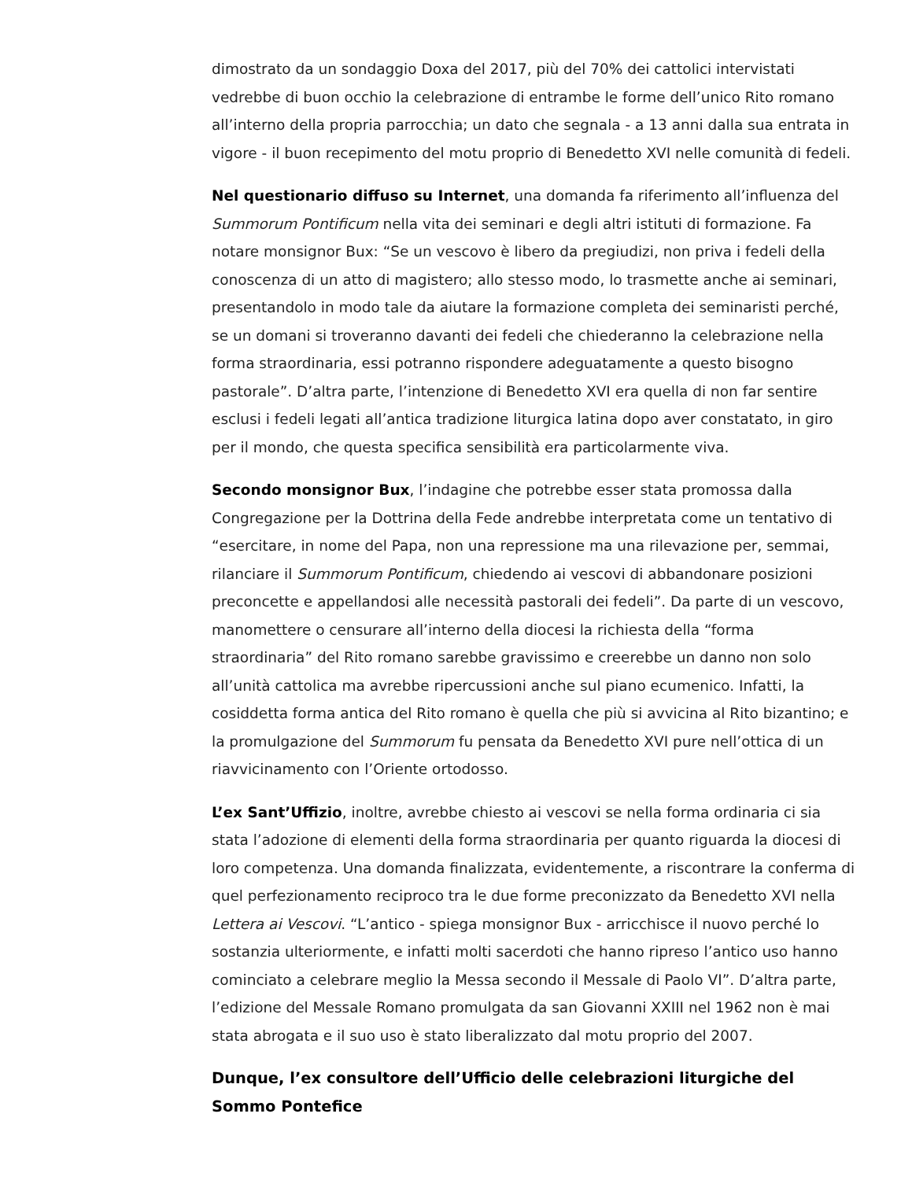dimostrato da un sondaggio Doxa del 2017, più del 70% dei cattolici intervistati vedrebbe di buon occhio la celebrazione di entrambe le forme dell’unico Rito romano all’interno della propria parrocchia; un dato che segnala - a 13 anni dalla sua entrata in vigore - il buon recepimento del motu proprio di Benedetto XVI nelle comunità di fedeli.
Nel questionario diffuso su Internet, una domanda fa riferimento all’influenza del Summorum Pontificum nella vita dei seminari e degli altri istituti di formazione. Fa notare monsignor Bux: “Se un vescovo è libero da pregiudizi, non priva i fedeli della conoscenza di un atto di magistero; allo stesso modo, lo trasmette anche ai seminari, presentandolo in modo tale da aiutare la formazione completa dei seminaristi perché, se un domani si troveranno davanti dei fedeli che chiederanno la celebrazione nella forma straordinaria, essi potranno rispondere adeguatamente a questo bisogno pastorale”. D’altra parte, l’intenzione di Benedetto XVI era quella di non far sentire esclusi i fedeli legati all’antica tradizione liturgica latina dopo aver constatato, in giro per il mondo, che questa specifica sensibilità era particolarmente viva.
Secondo monsignor Bux, l’indagine che potrebbe esser stata promossa dalla Congregazione per la Dottrina della Fede andrebbe interpretata come un tentativo di “esercitare, in nome del Papa, non una repressione ma una rilevazione per, semmai, rilanciare il Summorum Pontificum, chiedendo ai vescovi di abbandonare posizioni preconcette e appellandosi alle necessità pastorali dei fedeli”. Da parte di un vescovo, manomettere o censurare all’interno della diocesi la richiesta della “forma straordinaria” del Rito romano sarebbe gravissimo e creerebbe un danno non solo all’unità cattolica ma avrebbe ripercussioni anche sul piano ecumenico. Infatti, la cosiddetta forma antica del Rito romano è quella che più si avvicina al Rito bizantino; e la promulgazione del Summorum fu pensata da Benedetto XVI pure nell’ottica di un riavvicinamento con l’Oriente ortodosso.
L’ex Sant’Uffizio, inoltre, avrebbe chiesto ai vescovi se nella forma ordinaria ci sia stata l’adozione di elementi della forma straordinaria per quanto riguarda la diocesi di loro competenza. Una domanda finalizzata, evidentemente, a riscontrare la conferma di quel perfezionamento reciproco tra le due forme preconizzato da Benedetto XVI nella Lettera ai Vescovi. “L’antico - spiega monsignor Bux - arricchisce il nuovo perché lo sostanzia ulteriormente, e infatti molti sacerdoti che hanno ripreso l’antico uso hanno cominciato a celebrare meglio la Messa secondo il Messale di Paolo VI”. D’altra parte, l’edizione del Messale Romano promulgata da san Giovanni XXIII nel 1962 non è mai stata abrogata e il suo uso è stato liberalizzato dal motu proprio del 2007.
Dunque, l’ex consultore dell’Ufficio delle celebrazioni liturgiche del Sommo Pontefice